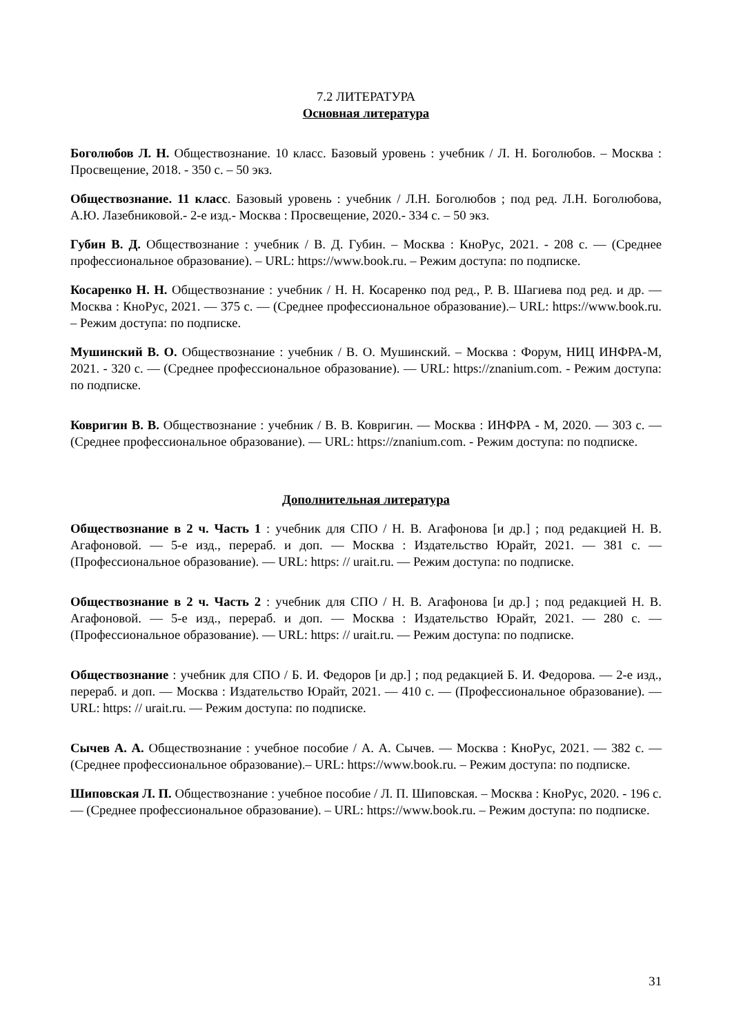7.2 ЛИТЕРАТУРА
Основная литература
Боголюбов Л. Н. Обществознание. 10 класс. Базовый уровень : учебник / Л. Н. Боголюбов. – Москва : Просвещение, 2018. - 350 с. – 50 экз.
Обществознание. 11 класс. Базовый уровень : учебник / Л.Н. Боголюбов ; под ред. Л.Н. Боголюбова, А.Ю. Лазебниковой.- 2-е изд.- Москва : Просвещение, 2020.- 334 с. – 50 экз.
Губин В. Д. Обществознание : учебник / В. Д. Губин. – Москва : КноРус, 2021. - 208 с. — (Среднее профессиональное образование). – URL: https://www.book.ru. – Режим доступа: по подписке.
Косаренко Н. Н. Обществознание : учебник / Н. Н. Косаренко под ред., Р. В. Шагиева под ред. и др. — Москва : КноРус, 2021. — 375 с. — (Среднее профессиональное образование).– URL: https://www.book.ru. – Режим доступа: по подписке.
Мушинский В. О. Обществознание : учебник / В. О. Мушинский. – Москва : Форум, НИЦ ИНФРА-М, 2021. - 320 с. — (Среднее профессиональное образование). — URL: https://znanium.com. - Режим доступа: по подписке.
Ковригин В. В. Обществознание : учебник / В. В. Ковригин. — Москва : ИНФРА - М, 2020. — 303 с. — (Среднее профессиональное образование). — URL: https://znanium.com. - Режим доступа: по подписке.
Дополнительная литература
Обществознание в 2 ч. Часть 1 : учебник для СПО / Н. В. Агафонова [и др.] ; под редакцией Н. В. Агафоновой. — 5-е изд., перераб. и доп. — Москва : Издательство Юрайт, 2021. — 381 с. — (Профессиональное образование). — URL: https: // urait.ru. — Режим доступа: по подписке.
Обществознание в 2 ч. Часть 2 : учебник для СПО / Н. В. Агафонова [и др.] ; под редакцией Н. В. Агафоновой. — 5-е изд., перераб. и доп. — Москва : Издательство Юрайт, 2021. — 280 с. — (Профессиональное образование). — URL: https: // urait.ru. — Режим доступа: по подписке.
Обществознание : учебник для СПО / Б. И. Федоров [и др.] ; под редакцией Б. И. Федорова. — 2-е изд., перераб. и доп. — Москва : Издательство Юрайт, 2021. — 410 с. — (Профессиональное образование). — URL: https: // urait.ru. — Режим доступа: по подписке.
Сычев А. А. Обществознание : учебное пособие / А. А. Сычев. — Москва : КноРус, 2021. — 382 с. — (Среднее профессиональное образование).– URL: https://www.book.ru. – Режим доступа: по подписке.
Шиповская Л. П. Обществознание : учебное пособие / Л. П. Шиповская. – Москва : КноРус, 2020. - 196 с. — (Среднее профессиональное образование). – URL: https://www.book.ru. – Режим доступа: по подписке.
31